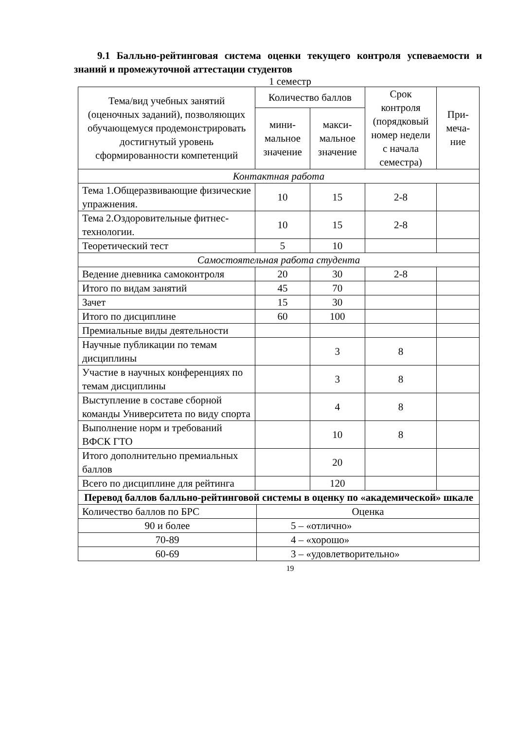9.1 Балльно-рейтинговая система оценки текущего контроля успеваемости и знаний и промежуточной аттестации студентов
1 семестр
| Тема/вид учебных занятий (оценочных заданий), позволяющих обучающемуся продемонстрировать достигнутый уровень сформированности компетенций | Количество баллов | | Срок контроля (порядковый номер недели с начала семестра) | При-меча-ние |
| --- | --- | --- | --- | --- |
| | мини-мальное значение | макси-мальное значение | | |
| Контактная работа | | | | |
| Тема 1.Общеразвивающие физические упражнения. | 10 | 15 | 2-8 | |
| Тема 2.Оздоровительные фитнес-технологии. | 10 | 15 | 2-8 | |
| Теоретический тест | 5 | 10 | | |
| Самостоятельная работа студента | | | | |
| Ведение дневника самоконтроля | 20 | 30 | 2-8 | |
| Итого по видам занятий | 45 | 70 | | |
| Зачет | 15 | 30 | | |
| Итого по дисциплине | 60 | 100 | | |
| Премиальные виды деятельности | | | | |
| Научные публикации по темам дисциплины | | 3 | 8 | |
| Участие в научных конференциях по темам дисциплины | | 3 | 8 | |
| Выступление в составе сборной команды Университета по виду спорта | | 4 | 8 | |
| Выполнение норм и требований ВФСК ГТО | | 10 | 8 | |
| Итого дополнительно премиальных баллов | | 20 | | |
| Всего по дисциплине для рейтинга | | 120 | | |
| Перевод баллов балльно-рейтинговой системы в оценку по «академической» шкале | |
| Количество баллов по БРС | Оценка |
| 90 и более | 5 – «отлично» |
| 70-89 | 4 – «хорошо» |
| 60-69 | 3 – «удовлетворительно» |
19